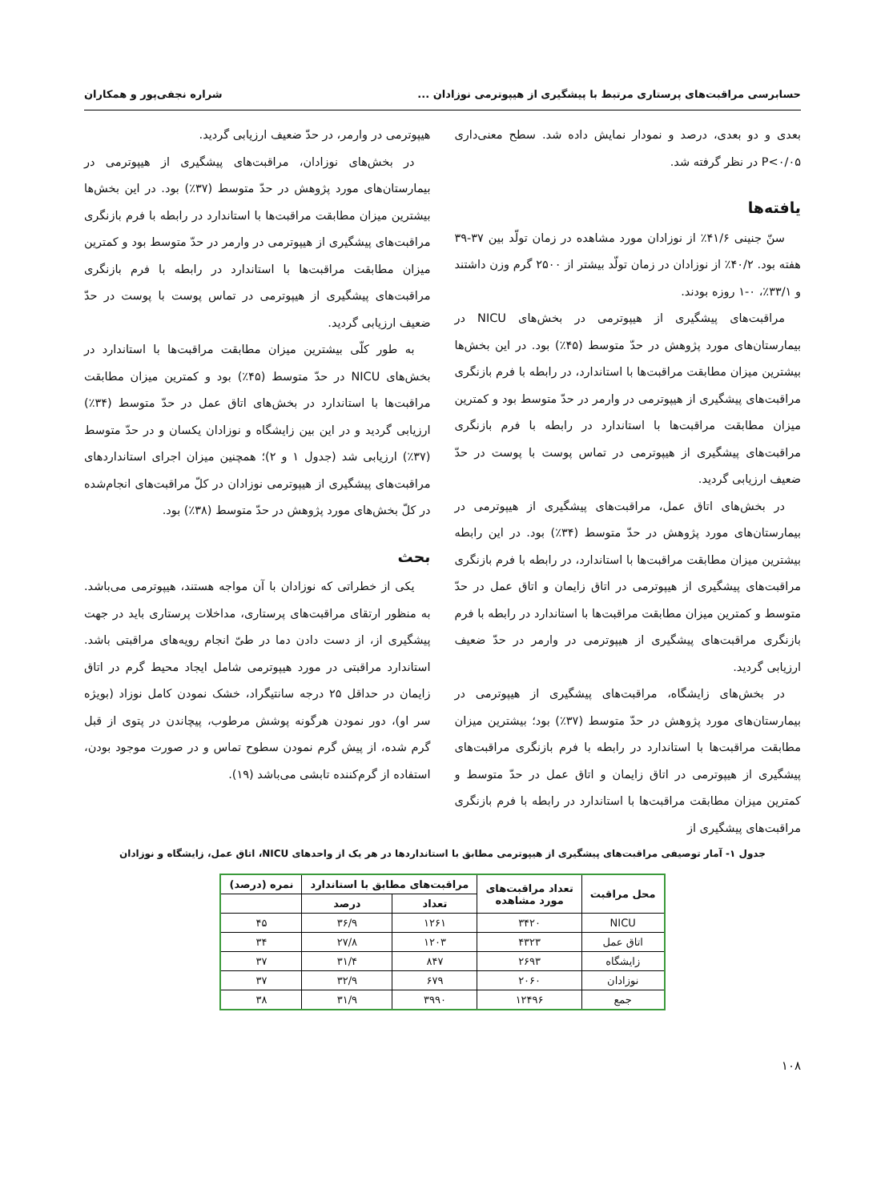حسابرسی مراقبت‌های پرستاری مرتبط با پیشگیری از هیپوترمی نوزادان ... شراره نجفی‌پور و همکاران
بعدی و دو بعدی، درصد و نمودار نمایش داده شد. سطح معنی‌داری P<۰/۰۵ در نظر گرفته شد.
یافته‌ها
سنّ جنینی ۴۱/۶٪ از نوزادان مورد مشاهده در زمان تولّد بین ۳۷-۳۹ هفته بود. ۴۰/۲٪ از نوزادان در زمان تولّد بیشتر از ۲۵۰۰ گرم وزن داشتند و ۳۳/۱٪، ۰-۱ روزه بودند.
مراقبت‌های پیشگیری از هیپوترمی در بخش‌های NICU در بیمارستان‌های مورد پژوهش در حدّ متوسط (۴۵٪) بود. در این بخش‌ها بیشترین میزان مطابقت مراقبت‌ها با استاندارد، در رابطه با فرم بازنگری مراقبت‌های پیشگیری از هیپوترمی در وارمر در حدّ متوسط بود و کمترین میزان مطابقت مراقبت‌ها با استاندارد در رابطه با فرم بازنگری مراقبت‌های پیشگیری از هیپوترمی در تماس پوست با پوست در حدّ ضعیف ارزیابی گردید.
در بخش‌های اتاق عمل، مراقبت‌های پیشگیری از هیپوترمی در بیمارستان‌های مورد پژوهش در حدّ متوسط (۳۴٪) بود. در این رابطه بیشترین میزان مطابقت مراقبت‌ها با استاندارد، در رابطه با فرم بازنگری مراقبت‌های پیشگیری از هیپوترمی در اتاق زایمان و اتاق عمل در حدّ متوسط و کمترین میزان مطابقت مراقبت‌ها با استاندارد در رابطه با فرم بازنگری مراقبت‌های پیشگیری از هیپوترمی در وارمر در حدّ ضعیف ارزیابی گردید.
در بخش‌های زایشگاه، مراقبت‌های پیشگیری از هیپوترمی در بیمارستان‌های مورد پژوهش در حدّ متوسط (۳۷٪) بود؛ بیشترین میزان مطابقت مراقبت‌ها با استاندارد در رابطه با فرم بازنگری مراقبت‌های پیشگیری از هیپوترمی در اتاق زایمان و اتاق عمل در حدّ متوسط و کمترین میزان مطابقت مراقبت‌ها با استاندارد در رابطه با فرم بازنگری مراقبت‌های پیشگیری از
هیپوترمی در وارمر، در حدّ ضعیف ارزیابی گردید.
در بخش‌های نوزادان، مراقبت‌های پیشگیری از هیپوترمی در بیمارستان‌های مورد پژوهش در حدّ متوسط (۳۷٪) بود. در این بخش‌ها بیشترین میزان مطابقت مراقبت‌ها با استاندارد در رابطه با فرم بازنگری مراقبت‌های پیشگیری از هیپوترمی در وارمر در حدّ متوسط بود و کمترین میزان مطابقت مراقبت‌ها با استاندارد در رابطه با فرم بازنگری مراقبت‌های پیشگیری از هیپوترمی در تماس پوست با پوست در حدّ ضعیف ارزیابی گردید.
به طور کلّی بیشترین میزان مطابقت مراقبت‌ها با استاندارد در بخش‌های NICU در حدّ متوسط (۴۵٪) بود و کمترین میزان مطابقت مراقبت‌ها با استاندارد در بخش‌های اتاق عمل در حدّ متوسط (۳۴٪) ارزیابی گردید و در این بین زایشگاه و نوزادان یکسان و در حدّ متوسط (۳۷٪) ارزیابی شد (جدول ۱ و ۲)؛ همچنین میزان اجرای استانداردهای مراقبت‌های پیشگیری از هیپوترمی نوزادان در کلّ مراقبت‌های انجام‌شده در کلّ بخش‌های مورد پژوهش در حدّ متوسط (۳۸٪) بود.
بحث
یکی از خطراتی که نوزادان با آن مواجه هستند، هیپوترمی می‌باشد. به منظور ارتقای مراقبت‌های پرستاری، مداخلات پرستاری باید در جهت پیشگیری از، از دست دادن دما در طیّ انجام رویه‌های مراقبتی باشد. استاندارد مراقبتی در مورد هیپوترمی شامل ایجاد محیط گرم در اتاق زایمان در حداقل ۲۵ درجه سانتیگراد، خشک نمودن کامل نوزاد (بویژه سر او)، دور نمودن هرگونه پوشش مرطوب، پیچاندن در پتوی از قبل گرم شده، از پیش گرم نمودن سطوح تماس و در صورت موجود بودن، استفاده از گرم‌کننده تابشی می‌باشد (۱۹).
جدول ۱- آمار توصیفی مراقبت‌های پیشگیری از هیپوترمی مطابق با استانداردها در هر یک از واحدهای NICU، اتاق عمل، زایشگاه و نوزادان
| محل مراقبت | تعداد مراقبت‌های مورد مشاهده | مراقبت‌های مطابق با استاندارد | | نمره (درصد) |
| --- | --- | --- | --- | --- |
| | | تعداد | درصد | |
| NICU | ۳۴۲۰ | ۱۲۶۱ | ۳۶/۹ | ۴۵ |
| اتاق عمل | ۴۳۲۳ | ۱۲۰۳ | ۲۷/۸ | ۳۴ |
| زایشگاه | ۲۶۹۳ | ۸۴۷ | ۳۱/۴ | ۳۷ |
| نوزادان | ۲۰۶۰ | ۶۷۹ | ۳۲/۹ | ۳۷ |
| جمع | ۱۲۴۹۶ | ۳۹۹۰ | ۳۱/۹ | ۳۸ |
۱۰۸